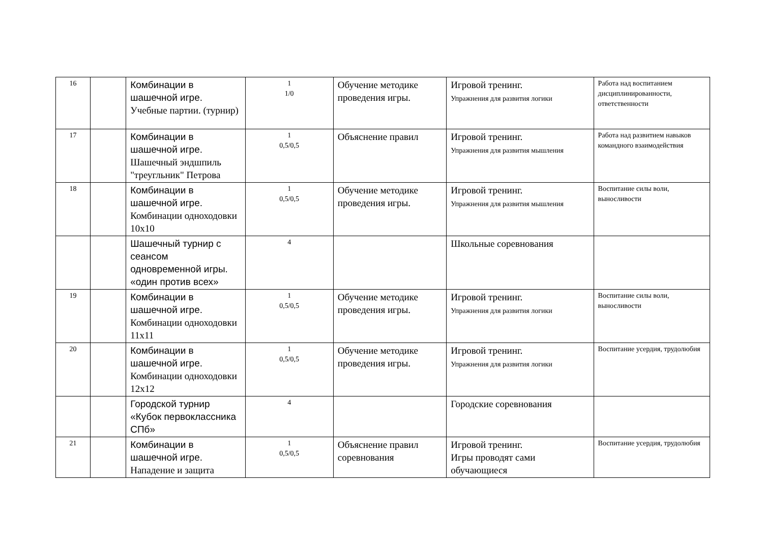| 16 | | Комбинации в шашечной игре. Учебные партии. (турнир) | 1 1/0 | Обучение методике проведения игры. | Игровой тренинг. Упражнения для развития логики | Работа над воспитанием дисциплинированности, ответственности |
| 17 | | Комбинации в шашечной игре. Шашечный эндшпиль "треугльник" Петрова | 1 0,5/0,5 | Объяснение правил | Игровой тренинг. Упражнения для развития мышления | Работа над развитием навыков командного взаимодействия |
| 18 | | Комбинации в шашечной игре. Комбинации одноходовки 10х10 | 1 0,5/0,5 | Обучение методике проведения игры. | Игровой тренинг. Упражнения для развития мышления | Воспитание силы воли, выносливости |
| | | Шашечный турнир с сеансом одновременной игры. «один против всех» | 4 | | Школьные соревнования | |
| 19 | | Комбинации в шашечной игре. Комбинации одноходовки 11х11 | 1 0,5/0,5 | Обучение методике проведения игры. | Игровой тренинг. Упражнения для развития логики | Воспитание силы воли, выносливости |
| 20 | | Комбинации в шашечной игре. Комбинации одноходовки 12х12 | 1 0,5/0,5 | Обучение методике проведения игры. | Игровой тренинг. Упражнения для развития логики | Воспитание усердия, трудолюбия |
| | | Городской турнир «Кубок первоклассника СПб» | 4 | | Городские соревнования | |
| 21 | | Комбинации в шашечной игре. Нападение и защита | 1 0,5/0,5 | Объяснение правил соревнования | Игровой тренинг. Игры проводят сами обучающиеся | Воспитание усердия, трудолюбия |